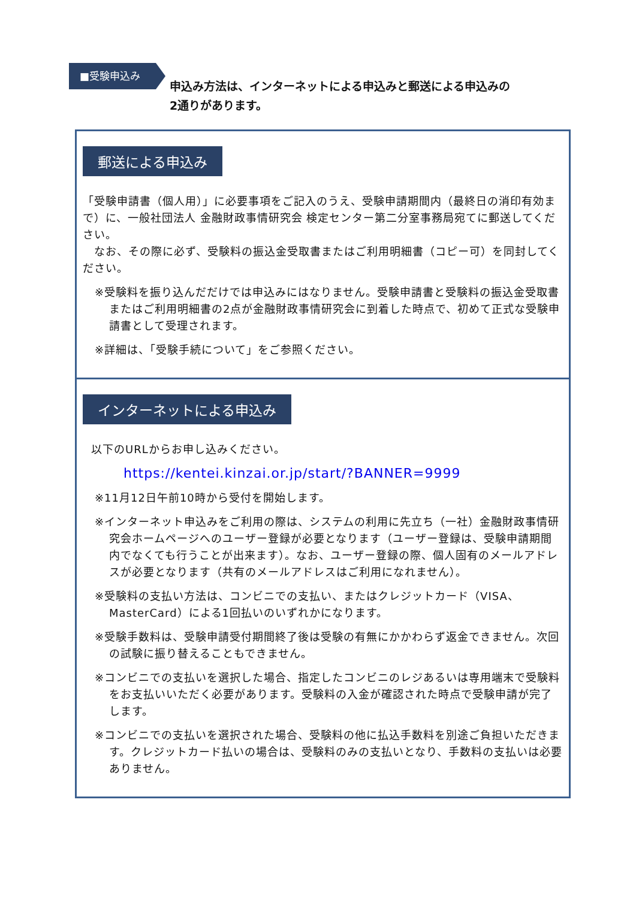■受験申込み
申込み方法は、インターネットによる申込みと郵送による申込みの
2通りがあります。
郵送による申込み
「受験申請書（個人用）」に必要事項をご記入のうえ、受験申請期間内（最終日の消印有効まで）に、一般社団法人 金融財政事情研究会 検定センター第二分室事務局宛てに郵送してください。
　なお、その際に必ず、受験料の振込金受取書またはご利用明細書（コピー可）を同封してください。
※受験料を振り込んだだけでは申込みにはなりません。受験申請書と受験料の振込金受取書またはご利用明細書の2点が金融財政事情研究会に到着した時点で、初めて正式な受験申請書として受理されます。
※詳細は、「受験手続について」をご参照ください。
インターネットによる申込み
以下のURLからお申し込みください。
https://kentei.kinzai.or.jp/start/?BANNER=9999
※11月12日午前10時から受付を開始します。
※インターネット申込みをご利用の際は、システムの利用に先立ち（一社）金融財政事情研究会ホームページへのユーザー登録が必要となります（ユーザー登録は、受験申請期間内でなくても行うことが出来ます）。なお、ユーザー登録の際、個人固有のメールアドレスが必要となります（共有のメールアドレスはご利用になれません）。
※受験料の支払い方法は、コンビニでの支払い、またはクレジットカード（VISA、MasterCard）による1回払いのいずれかになります。
※受験手数料は、受験申請受付期間終了後は受験の有無にかかわらず返金できません。次回の試験に振り替えることもできません。
※コンビニでの支払いを選択した場合、指定したコンビニのレジあるいは専用端末で受験料をお支払いいただく必要があります。受験料の入金が確認された時点で受験申請が完了します。
※コンビニでの支払いを選択された場合、受験料の他に払込手数料を別途ご負担いただきます。クレジットカード払いの場合は、受験料のみの支払いとなり、手数料の支払いは必要ありません。